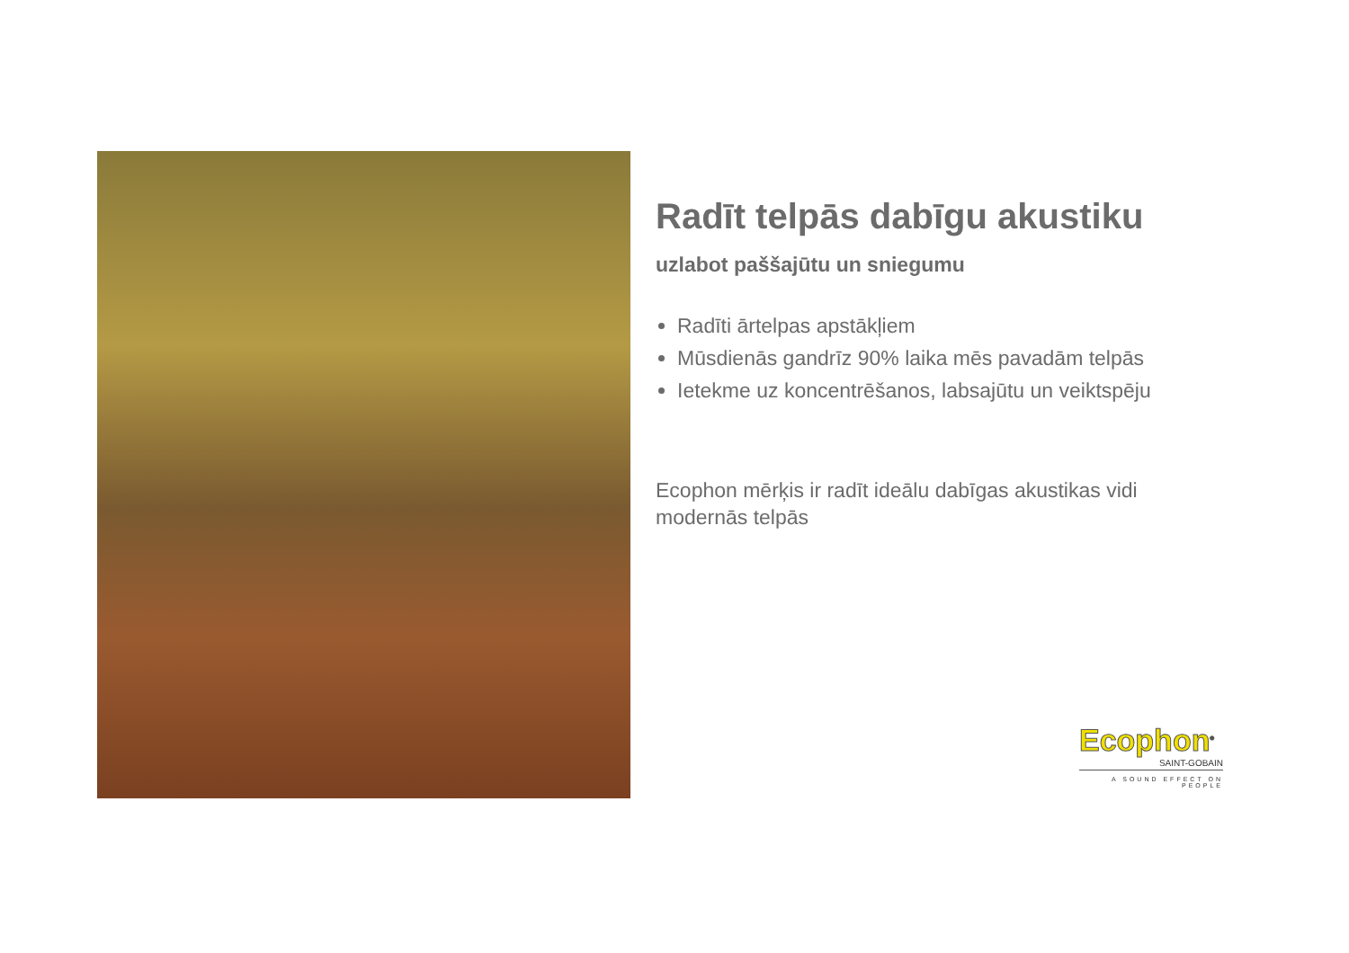Radīt telpās dabīgu akustiku
uzlabot paššajūtu un sniegumu
Radīti ārtelpas apstākļiem
Mūsdienās gandrīz 90% laika mēs pavadām telpās
Ietekme uz koncentrēšanos, labsajūtu un veiktspēju
Ecophon mērķis ir radīt ideālu dabīgas akustikas vidi modernās telpās
Ecophon<sup>®</sup>
SAINT-GOBAIN
A SOUND EFFECT ON PEOPLE